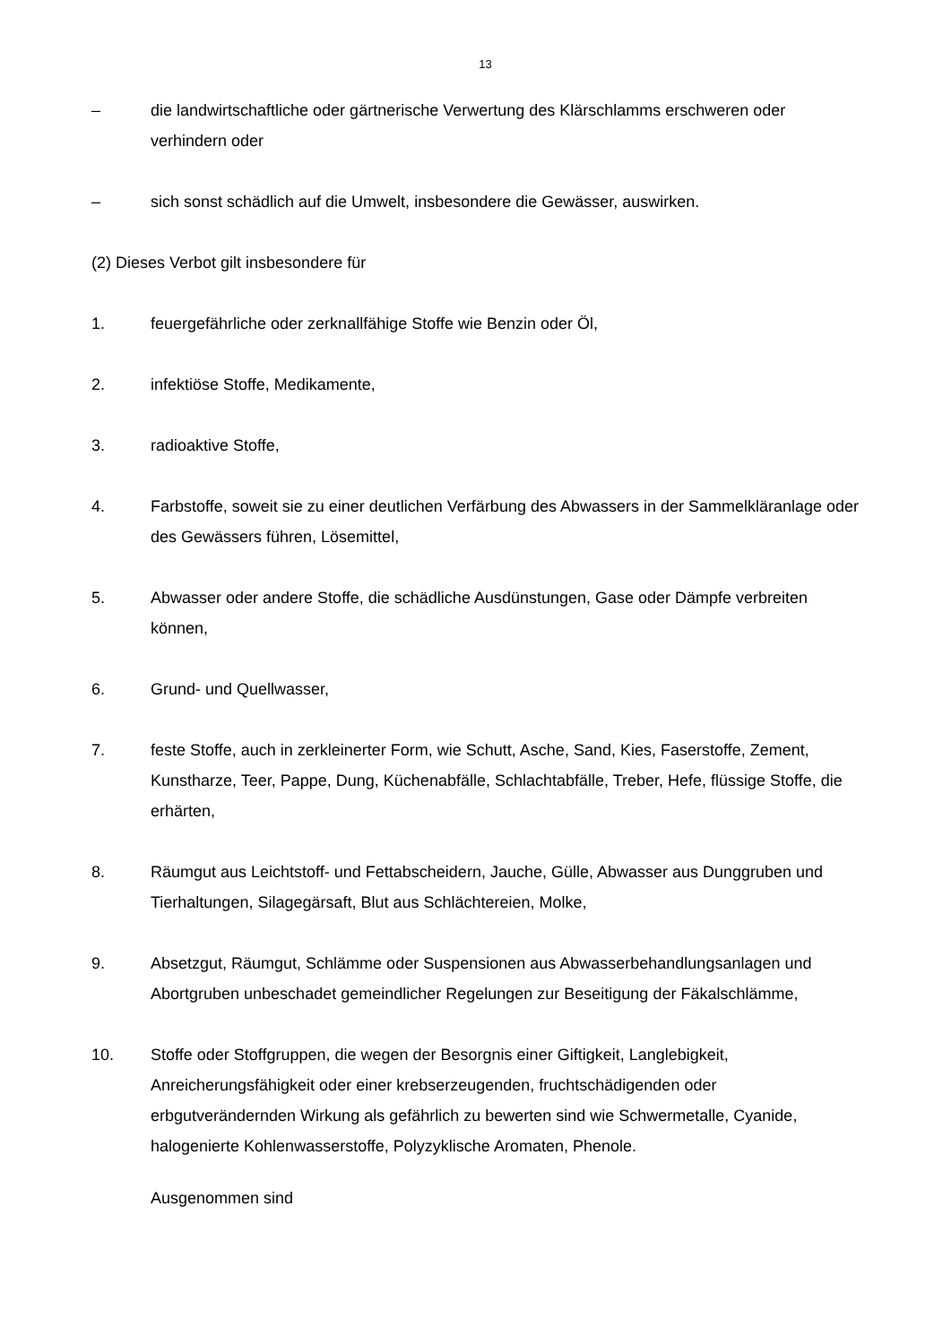13
– die landwirtschaftliche oder gärtnerische Verwertung des Klärschlamms erschweren oder verhindern oder
– sich sonst schädlich auf die Umwelt, insbesondere die Gewässer, auswirken.
(2) Dieses Verbot gilt insbesondere für
1. feuergefährliche oder zerknallfähige Stoffe wie Benzin oder Öl,
2. infektiöse Stoffe, Medikamente,
3. radioaktive Stoffe,
4. Farbstoffe, soweit sie zu einer deutlichen Verfärbung des Abwassers in der Sammelkläranlage oder des Gewässers führen, Lösemittel,
5. Abwasser oder andere Stoffe, die schädliche Ausdünstungen, Gase oder Dämpfe verbreiten können,
6. Grund- und Quellwasser,
7. feste Stoffe, auch in zerkleinerter Form, wie Schutt, Asche, Sand, Kies, Faserstoffe, Zement, Kunstharze, Teer, Pappe, Dung, Küchenabfälle, Schlachtabfälle, Treber, Hefe, flüssige Stoffe, die erhärten,
8. Räumgut aus Leichtstoff- und Fettabscheidern, Jauche, Gülle, Abwasser aus Dunggruben und Tierhaltungen, Silagegärsaft, Blut aus Schlächtereien, Molke,
9. Absetzgut, Räumgut, Schlämme oder Suspensionen aus Abwasserbehandlungsanlagen und Abortgruben unbeschadet gemeindlicher Regelungen zur Beseitigung der Fäkalschlämme,
10. Stoffe oder Stoffgruppen, die wegen der Besorgnis einer Giftigkeit, Langlebigkeit, Anreicherungsfähigkeit oder einer krebserzeugenden, fruchtschädigenden oder erbgutverändernden Wirkung als gefährlich zu bewerten sind wie Schwermetalle, Cyanide, halogenierte Kohlenwasserstoffe, Polyzyklische Aromaten, Phenole.
Ausgenommen sind